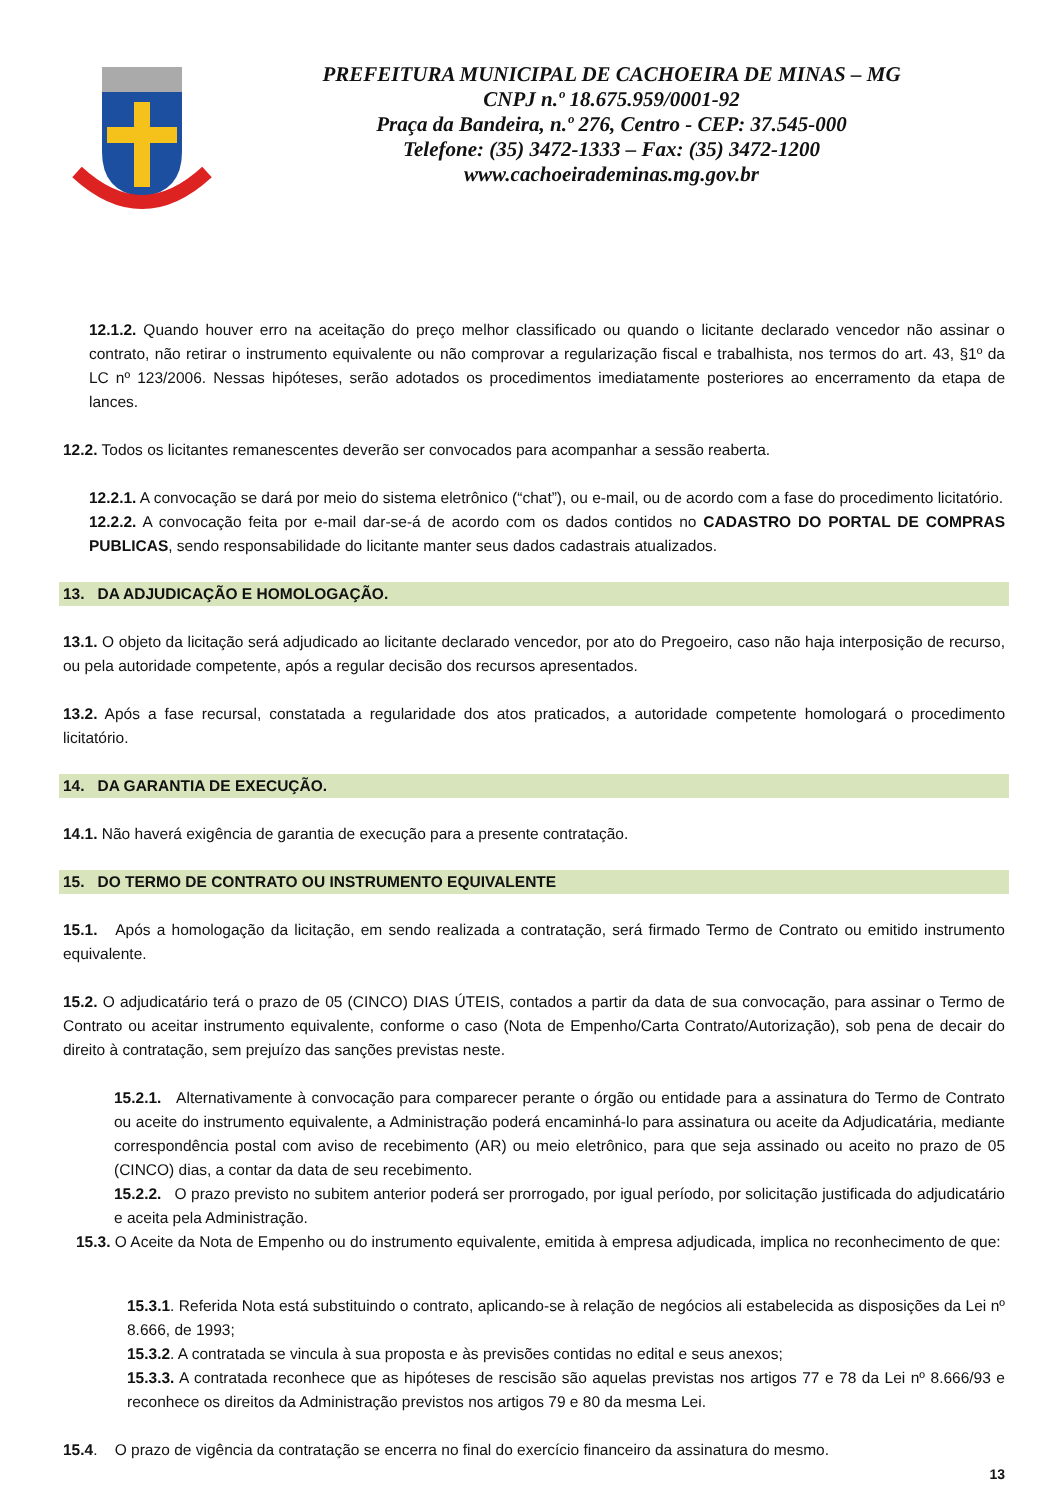PREFEITURA MUNICIPAL DE CACHOEIRA DE MINAS – MG
CNPJ n.º 18.675.959/0001-92
Praça da Bandeira, n.º 276, Centro - CEP: 37.545-000
Telefone: (35) 3472-1333 – Fax: (35) 3472-1200
www.cachoeirademinas.mg.gov.br
12.1.2. Quando houver erro na aceitação do preço melhor classificado ou quando o licitante declarado vencedor não assinar o contrato, não retirar o instrumento equivalente ou não comprovar a regularização fiscal e trabalhista, nos termos do art. 43, §1º da LC nº 123/2006. Nessas hipóteses, serão adotados os procedimentos imediatamente posteriores ao encerramento da etapa de lances.
12.2. Todos os licitantes remanescentes deverão ser convocados para acompanhar a sessão reaberta.
12.2.1. A convocação se dará por meio do sistema eletrônico (“chat”), ou e-mail, ou de acordo com a fase do procedimento licitatório.
12.2.2. A convocação feita por e-mail dar-se-á de acordo com os dados contidos no CADASTRO DO PORTAL DE COMPRAS PUBLICAS, sendo responsabilidade do licitante manter seus dados cadastrais atualizados.
13. DA ADJUDICAÇÃO E HOMOLOGAÇÃO.
13.1. O objeto da licitação será adjudicado ao licitante declarado vencedor, por ato do Pregoeiro, caso não haja interposição de recurso, ou pela autoridade competente, após a regular decisão dos recursos apresentados.
13.2. Após a fase recursal, constatada a regularidade dos atos praticados, a autoridade competente homologará o procedimento licitatório.
14. DA GARANTIA DE EXECUÇÃO.
14.1. Não haverá exigência de garantia de execução para a presente contratação.
15. DO TERMO DE CONTRATO OU INSTRUMENTO EQUIVALENTE
15.1. Após a homologação da licitação, em sendo realizada a contratação, será firmado Termo de Contrato ou emitido instrumento equivalente.
15.2. O adjudicatário terá o prazo de 05 (CINCO) DIAS ÚTEIS, contados a partir da data de sua convocação, para assinar o Termo de Contrato ou aceitar instrumento equivalente, conforme o caso (Nota de Empenho/Carta Contrato/Autorização), sob pena de decair do direito à contratação, sem prejuízo das sanções previstas neste.
15.2.1. Alternativamente à convocação para comparecer perante o órgão ou entidade para a assinatura do Termo de Contrato ou aceite do instrumento equivalente, a Administração poderá encaminhá-lo para assinatura ou aceite da Adjudicatária, mediante correspondência postal com aviso de recebimento (AR) ou meio eletrônico, para que seja assinado ou aceito no prazo de 05 (CINCO) dias, a contar da data de seu recebimento.
15.2.2. O prazo previsto no subitem anterior poderá ser prorrogado, por igual período, por solicitação justificada do adjudicatário e aceita pela Administração.
15.3. O Aceite da Nota de Empenho ou do instrumento equivalente, emitida à empresa adjudicada, implica no reconhecimento de que:
15.3.1. Referida Nota está substituindo o contrato, aplicando-se à relação de negócios ali estabelecida as disposições da Lei nº 8.666, de 1993;
15.3.2. A contratada se vincula à sua proposta e às previsões contidas no edital e seus anexos;
15.3.3. A contratada reconhece que as hipóteses de rescisão são aquelas previstas nos artigos 77 e 78 da Lei nº 8.666/93 e reconhece os direitos da Administração previstos nos artigos 79 e 80 da mesma Lei.
15.4. O prazo de vigência da contratação se encerra no final do exercício financeiro da assinatura do mesmo.
13